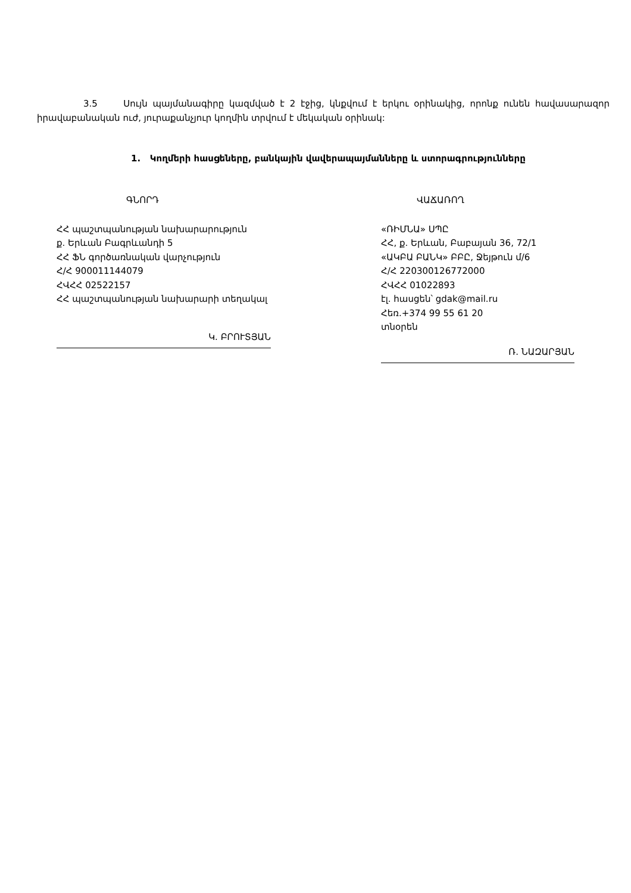3.5 Սույն պայմանագիրը կազմված է 2 էջից, կնքվում է երկու օրինակից, որոնք ունեն հավասարազոր իրավաբանական ուժ, յուրաքանչյուր կողմին տրվում է մեկական օրինակ:
1. Կողմերի հասցեները, բանկային վավերապայմանները և ստորագրությունները
ԳՆՈՐԴ
ՀՀ պաշտպանության նախարարություն
ք. Երևան Բագրևանդի 5
ՀՀ ՖՆ գործառնական վարչություն
Հ/Հ 900011144079
ՀՎՀՀ 02522157
ՀՀ պաշտպանության նախարարի տեղակալ
Կ. ԲՐՈՒՏՅԱՆ
ՎԱՃԱՌՈՂ
«ՌԻՄՆԱ» ՍՊԸ
ՀՀ, ք. Երևան, Բաբայան 36, 72/1
«ԱԿԲԱ ԲԱՆԿ» ԲԲԸ, Ջեյթուն մ/6
Հ/Հ 220300126772000
ՀՎՀՀ 01022893
էլ. հասցեն՝ gdak@mail.ru
Հեռ.+374 99 55 61 20
տնօրեն
Ռ. ՆԱԶԱՐՅԱՆ